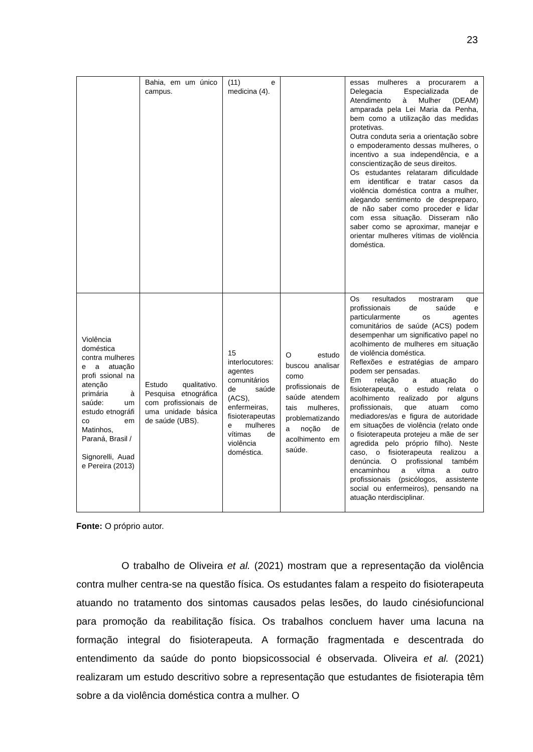23
| | Bahia, em um único campus. | (11) e medicina (4). | | essas mulheres a procurarem a Delegacia Especializada de Atendimento à Mulher (DEAM) amparada pela Lei Maria da Penha, bem como a utilização das medidas protetivas. Outra conduta seria a orientação sobre o empoderamento dessas mulheres, o incentivo a sua independência, e a conscientização de seus direitos. Os estudantes relataram dificuldade em identificar e tratar casos da violência doméstica contra a mulher, alegando sentimento de despreparo, de não saber como proceder e lidar com essa situação. Disseram não saber como se aproximar, manejar e orientar mulheres vítimas de violência doméstica. |
| Violência doméstica contra mulheres e a atuação profi ssional na atenção primária à saúde: um estudo etnográfi co em Matinhos, Paraná, Brasil / Signorelli, Auad e Pereira (2013) | Estudo qualitativo. Pesquisa etnográfica com profissionais de uma unidade básica de saúde (UBS). | 15 interlocutores: agentes comunitários de saúde (ACS), enfermeiras, fisioterapeutas e mulheres vítimas de violência doméstica. | O estudo buscou analisar como profissionais de saúde atendem tais mulheres, problematizando a noção de acolhimento em saúde. | Os resultados mostraram que profissionais de saúde e particularmente os agentes comunitários de saúde (ACS) podem desempenhar um significativo papel no acolhimento de mulheres em situação de violência doméstica. Reflexões e estratégias de amparo podem ser pensadas. Em relação a atuação do fisioterapeuta, o estudo relata o acolhimento realizado por alguns profissionais, que atuam como mediadores/as e figura de autoridade em situações de violência (relato onde o fisioterapeuta protejeu a mãe de ser agredida pelo próprio filho). Neste caso, o fisioterapeuta realizou a denúncia. O profissional também encaminhou a vítma a outro profissionais (psicólogos, assistente social ou enfermeiros), pensando na atuação nterdisciplinar. |
Fonte: O próprio autor.
O trabalho de Oliveira et al. (2021) mostram que a representação da violência contra mulher centra-se na questão física. Os estudantes falam a respeito do fisioterapeuta atuando no tratamento dos sintomas causados pelas lesões, do laudo cinésiofuncional para promoção da reabilitação física. Os trabalhos concluem haver uma lacuna na formação integral do fisioterapeuta. A formação fragmentada e descentrada do entendimento da saúde do ponto biopsicossocial é observada. Oliveira et al. (2021) realizaram um estudo descritivo sobre a representação que estudantes de fisioterapia têm sobre a da violência doméstica contra a mulher. O